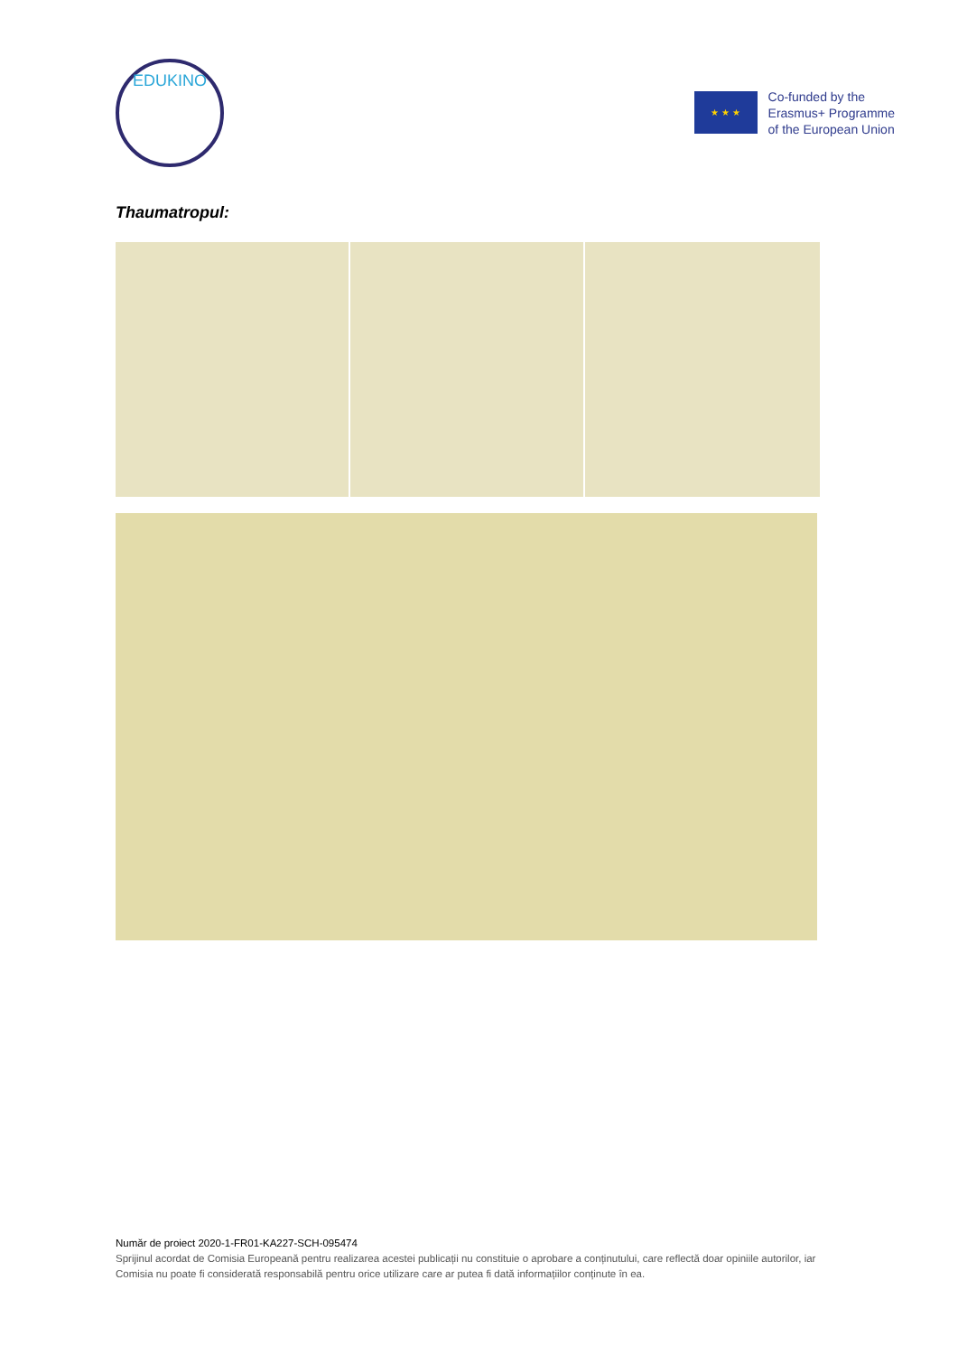EDUKINO
★ ★ ★
Co-funded by the
Erasmus+ Programme
of the European Union
Thaumatropul:
Număr de proiect 2020-1-FR01-KA227-SCH-095474
Sprijinul acordat de Comisia Europeană pentru realizarea acestei publicații nu constituie o aprobare a conținutului, care reflectă doar opiniile autorilor, iar Comisia nu poate fi considerată responsabilă pentru orice utilizare care ar putea fi dată informațiilor conținute în ea.